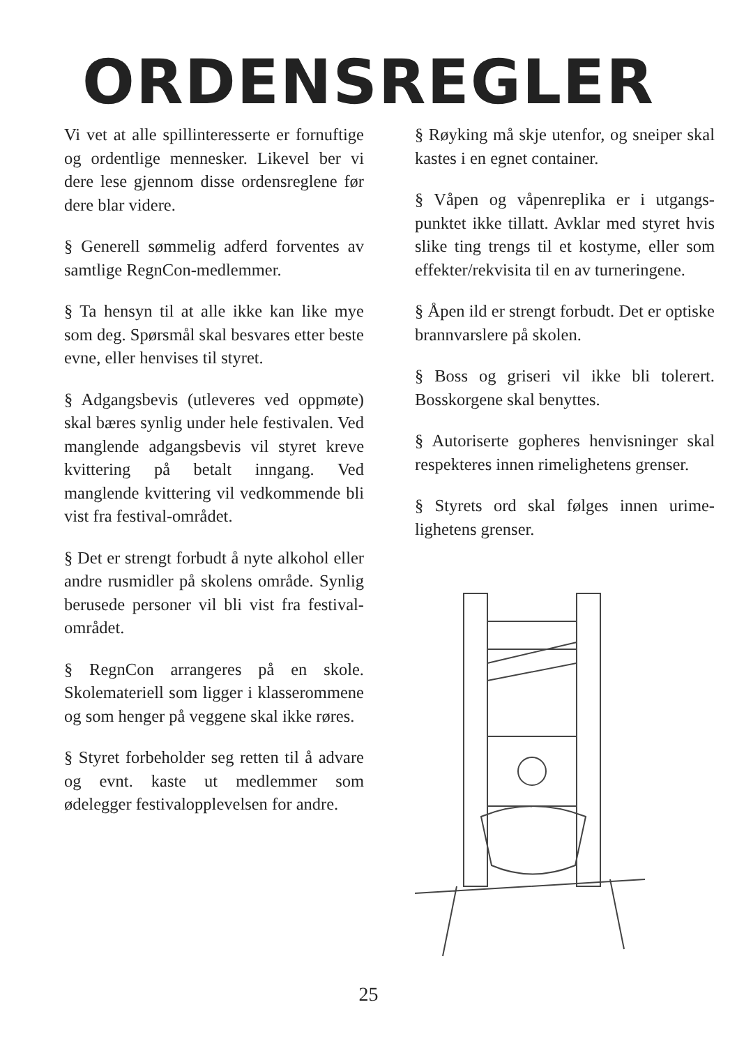ORDENSREGLER
Vi vet at alle spillinteresserte er for­nuftige og ordentlige mennesker. Likevel ber vi dere lese gjennom disse ordensreglene før dere blar videre.
§ Generell sømmelig adferd forventes av samtlige RegnCon-medlemmer.
§ Ta hensyn til at alle ikke kan like mye som deg. Spørsmål skal besvares etter beste evne, eller henvises til sty­ret.
§ Adgangsbevis (utleveres ved oppmøte) skal bæres synlig under hele festivalen. Ved manglende ad­gangsbevis vil styret kreve kvitter­ing på betalt inngang. Ved manglende kvittering vil vedkommende bli vist fra festival-området.
§ Det er strengt forbudt å nyte alko­hol eller andre rusmidler på skolens område. Synlig berusede personer vil bli vist fra festival-området.
§ RegnCon arrangeres på en skole. Skolemateriell som ligger i klasse­rommene og som henger på veggene skal ikke røres.
§ Styret forbeholder seg retten til å advare og evnt. kaste ut medlemmer som ødelegger festivalopplevelsen for andre.
§ Røyking må skje utenfor, og sneiper skal kastes i en egnet container.
§ Våpen og våpenreplika er i utgangs­punktet ikke tillatt. Avklar med styret hvis slike ting trengs til et kostyme, eller som effekter/rekvisita til en av turneringene.
§ Åpen ild er strengt forbudt. Det er optiske brannvarslere på skolen.
§ Boss og griseri vil ikke bli tolerert. Bosskorgene skal benyttes.
§ Autoriserte gopheres henvisninger skal respekteres innen rimelighetens grenser.
§ Styrets ord skal følges innen urime­lighetens grenser.
25